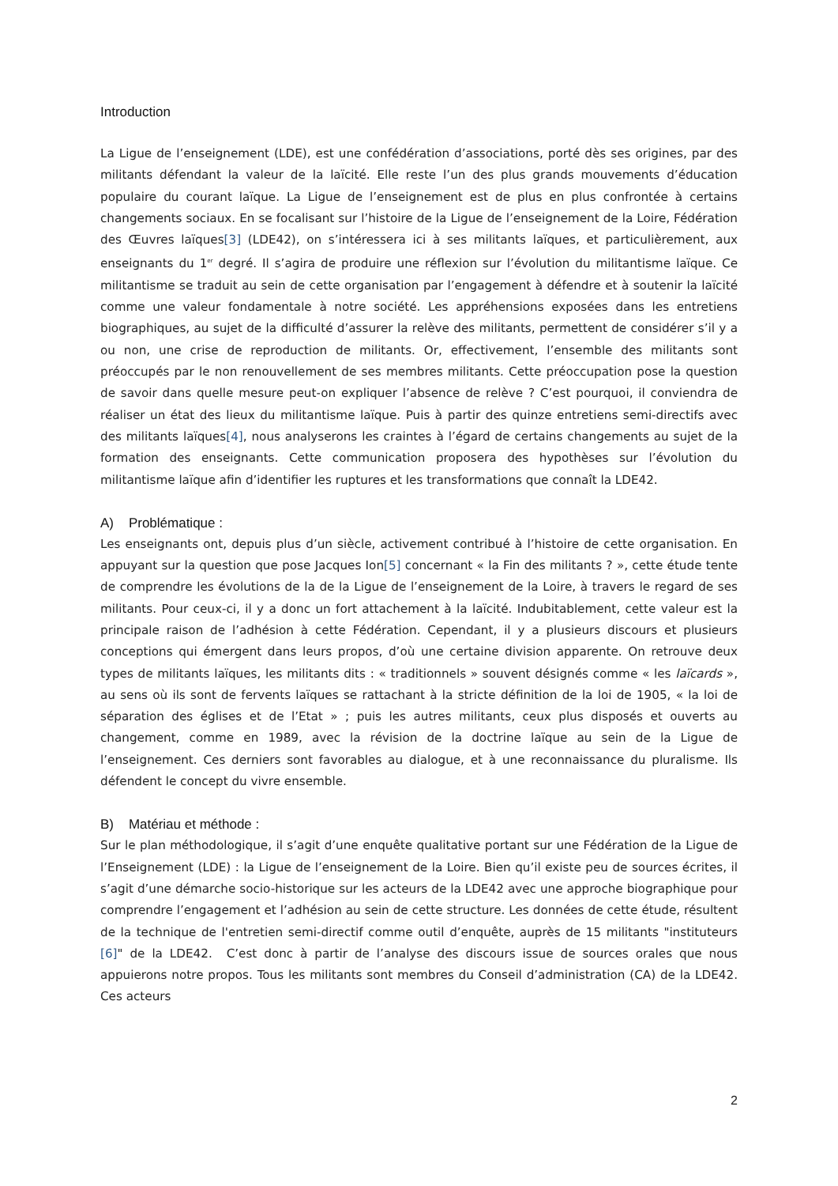Introduction
La Ligue de l’enseignement (LDE), est une confédération d’associations, porté dès ses origines, par des militants défendant la valeur de la laïcité. Elle reste l’un des plus grands mouvements d’éducation populaire du courant laïque. La Ligue de l’enseignement est de plus en plus confrontée à certains changements sociaux. En se focalisant sur l’histoire de la Ligue de l’enseignement de la Loire, Fédération des Œuvres laïques[3] (LDE42), on s’intéressera ici à ses militants laïques, et particulièrement, aux enseignants du 1<sup>er</sup> degré. Il s’agira de produire une réflexion sur l’évolution du militantisme laïque. Ce militantisme se traduit au sein de cette organisation par l’engagement à défendre et à soutenir la laïcité comme une valeur fondamentale à notre société. Les appréhensions exposées dans les entretiens biographiques, au sujet de la difficulté d’assurer la relève des militants, permettent de considérer s’il y a ou non, une crise de reproduction de militants. Or, effectivement, l’ensemble des militants sont préoccupés par le non renouvellement de ses membres militants. Cette préoccupation pose la question de savoir dans quelle mesure peut-on expliquer l’absence de relève ? C’est pourquoi, il conviendra de réaliser un état des lieux du militantisme laïque. Puis à partir des quinze entretiens semi-directifs avec des militants laïques[4], nous analyserons les craintes à l’égard de certains changements au sujet de la formation des enseignants. Cette communication proposera des hypothèses sur l’évolution du militantisme laïque afin d’identifier les ruptures et les transformations que connaît la LDE42.
A) Problématique :
Les enseignants ont, depuis plus d’un siècle, activement contribué à l’histoire de cette organisation. En appuyant sur la question que pose Jacques Ion[5] concernant « la Fin des militants ? », cette étude tente de comprendre les évolutions de la de la Ligue de l’enseignement de la Loire, à travers le regard de ses militants. Pour ceux-ci, il y a donc un fort attachement à la laïcité. Indubitablement, cette valeur est la principale raison de l’adhésion à cette Fédération. Cependant, il y a plusieurs discours et plusieurs conceptions qui émergent dans leurs propos, d’où une certaine division apparente. On retrouve deux types de militants laïques, les militants dits : « traditionnels » souvent désignés comme « les laïcards », au sens où ils sont de fervents laïques se rattachant à la stricte définition de la loi de 1905, « la loi de séparation des églises et de l’Etat » ; puis les autres militants, ceux plus disposés et ouverts au changement, comme en 1989, avec la révision de la doctrine laïque au sein de la Ligue de l’enseignement. Ces derniers sont favorables au dialogue, et à une reconnaissance du pluralisme. Ils défendent le concept du vivre ensemble.
B) Matériau et méthode :
Sur le plan méthodologique, il s’agit d’une enquête qualitative portant sur une Fédération de la Ligue de l’Enseignement (LDE) : la Ligue de l’enseignement de la Loire. Bien qu’il existe peu de sources écrites, il s’agit d’une démarche socio-historique sur les acteurs de la LDE42 avec une approche biographique pour comprendre l’engagement et l’adhésion au sein de cette structure. Les données de cette étude, résultent de la technique de l'entretien semi-directif comme outil d’enquête, auprès de 15 militants "instituteurs [6]" de la LDE42. C’est donc à partir de l’analyse des discours issue de sources orales que nous appuierons notre propos. Tous les militants sont membres du Conseil d’administration (CA) de la LDE42. Ces acteurs
2